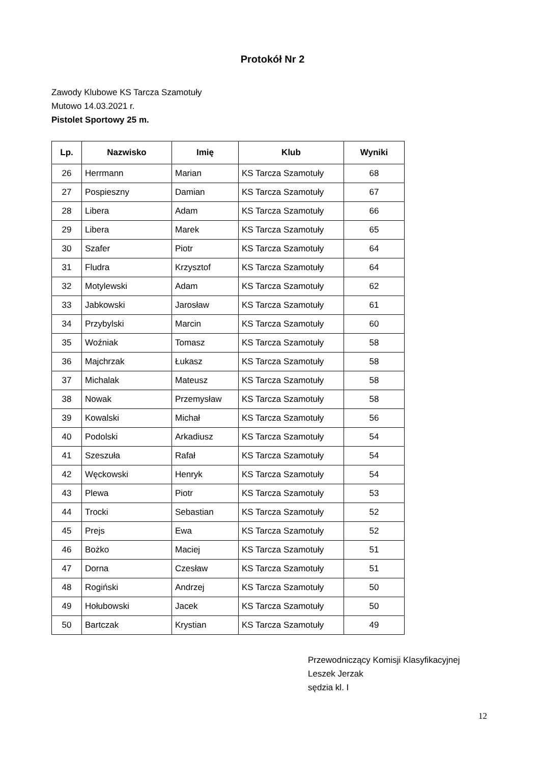Protokół Nr 2
Zawody Klubowe KS Tarcza Szamotuły
Mutowo 14.03.2021 r.
Pistolet Sportowy 25 m.
| Lp. | Nazwisko | Imię | Klub | Wyniki |
| --- | --- | --- | --- | --- |
| 26 | Herrmann | Marian | KS Tarcza Szamotuły | 68 |
| 27 | Pospieszny | Damian | KS Tarcza Szamotuły | 67 |
| 28 | Libera | Adam | KS Tarcza Szamotuły | 66 |
| 29 | Libera | Marek | KS Tarcza Szamotuły | 65 |
| 30 | Szafer | Piotr | KS Tarcza Szamotuły | 64 |
| 31 | Fludra | Krzysztof | KS Tarcza Szamotuły | 64 |
| 32 | Motylewski | Adam | KS Tarcza Szamotuły | 62 |
| 33 | Jabkowski | Jarosław | KS Tarcza Szamotuły | 61 |
| 34 | Przybylski | Marcin | KS Tarcza Szamotuły | 60 |
| 35 | Woźniak | Tomasz | KS Tarcza Szamotuły | 58 |
| 36 | Majchrzak | Łukasz | KS Tarcza Szamotuły | 58 |
| 37 | Michalak | Mateusz | KS Tarcza Szamotuły | 58 |
| 38 | Nowak | Przemysław | KS Tarcza Szamotuły | 58 |
| 39 | Kowalski | Michał | KS Tarcza Szamotuły | 56 |
| 40 | Podolski | Arkadiusz | KS Tarcza Szamotuły | 54 |
| 41 | Szeszuła | Rafał | KS Tarcza Szamotuły | 54 |
| 42 | Węckowski | Henryk | KS Tarcza Szamotuły | 54 |
| 43 | Plewa | Piotr | KS Tarcza Szamotuły | 53 |
| 44 | Trocki | Sebastian | KS Tarcza Szamotuły | 52 |
| 45 | Prejs | Ewa | KS Tarcza Szamotuły | 52 |
| 46 | Bożko | Maciej | KS Tarcza Szamotuły | 51 |
| 47 | Dorna | Czesław | KS Tarcza Szamotuły | 51 |
| 48 | Rogiński | Andrzej | KS Tarcza Szamotuły | 50 |
| 49 | Hołubowski | Jacek | KS Tarcza Szamotuły | 50 |
| 50 | Bartczak | Krystian | KS Tarcza Szamotuły | 49 |
Przewodniczący Komisji Klasyfikacyjnej
Leszek Jerzak
sędzia kl. I
12